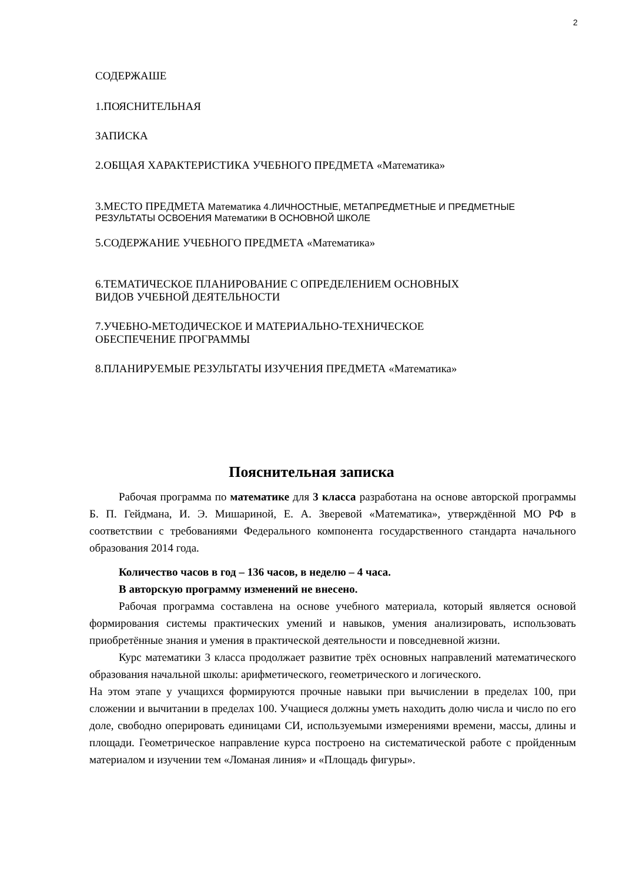2
СОДЕРЖАШЕ
1.ПОЯСНИТЕЛЬНАЯ
ЗАПИСКА
2.ОБЩАЯ ХАРАКТЕРИСТИКА УЧЕБНОГО ПРЕДМЕТА «Математика»
3.МЕСТО ПРЕДМЕТА Математика 4.ЛИЧНОСТНЫЕ, МЕТАПРЕДМЕТНЫЕ И ПРЕДМЕТНЫЕ
РЕЗУЛЬТАТЫ ОСВОЕНИЯ Математики В ОСНОВНОЙ ШКОЛЕ
5.СОДЕРЖАНИЕ УЧЕБНОГО ПРЕДМЕТА «Математика»
6.ТЕМАТИЧЕСКОЕ ПЛАНИРОВАНИЕ С ОПРЕДЕЛЕНИЕМ ОСНОВНЫХ
ВИДОВ УЧЕБНОЙ ДЕЯТЕЛЬНОСТИ
7.УЧЕБНО-МЕТОДИЧЕСКОЕ И МАТЕРИАЛЬНО-ТЕХНИЧЕСКОЕ
ОБЕСПЕЧЕНИЕ ПРОГРАММЫ
8.ПЛАНИРУЕМЫЕ РЕЗУЛЬТАТЫ ИЗУЧЕНИЯ ПРЕДМЕТА «Математика»
Пояснительная записка
Рабочая программа по математике для 3 класса разработана на основе авторской программы Б. П. Гейдмана, И. Э. Мишариной, Е. А. Зверевой «Математика», утверждённой МО РФ в соответствии с требованиями Федерального компонента государственного стандарта начального образования 2014 года.
Количество часов в год – 136 часов, в неделю – 4 часа.
В авторскую программу изменений не внесено.
Рабочая программа составлена на основе учебного материала, который является основой формирования системы практических умений и навыков, умения анализировать, использовать приобретённые знания и умения в практической деятельности и повседневной жизни.
Курс математики 3 класса продолжает развитие трёх основных направлений математического образования начальной школы: арифметического, геометрического и логического.
На этом этапе у учащихся формируются прочные навыки при вычислении в пределах 100, при сложении и вычитании в пределах 100. Учащиеся должны уметь находить долю числа и число по его доле, свободно оперировать единицами СИ, используемыми измерениями времени, массы, длины и площади. Геометрическое направление курса построено на систематической работе с пройденным материалом и изучении тем «Ломаная линия» и «Площадь фигуры».